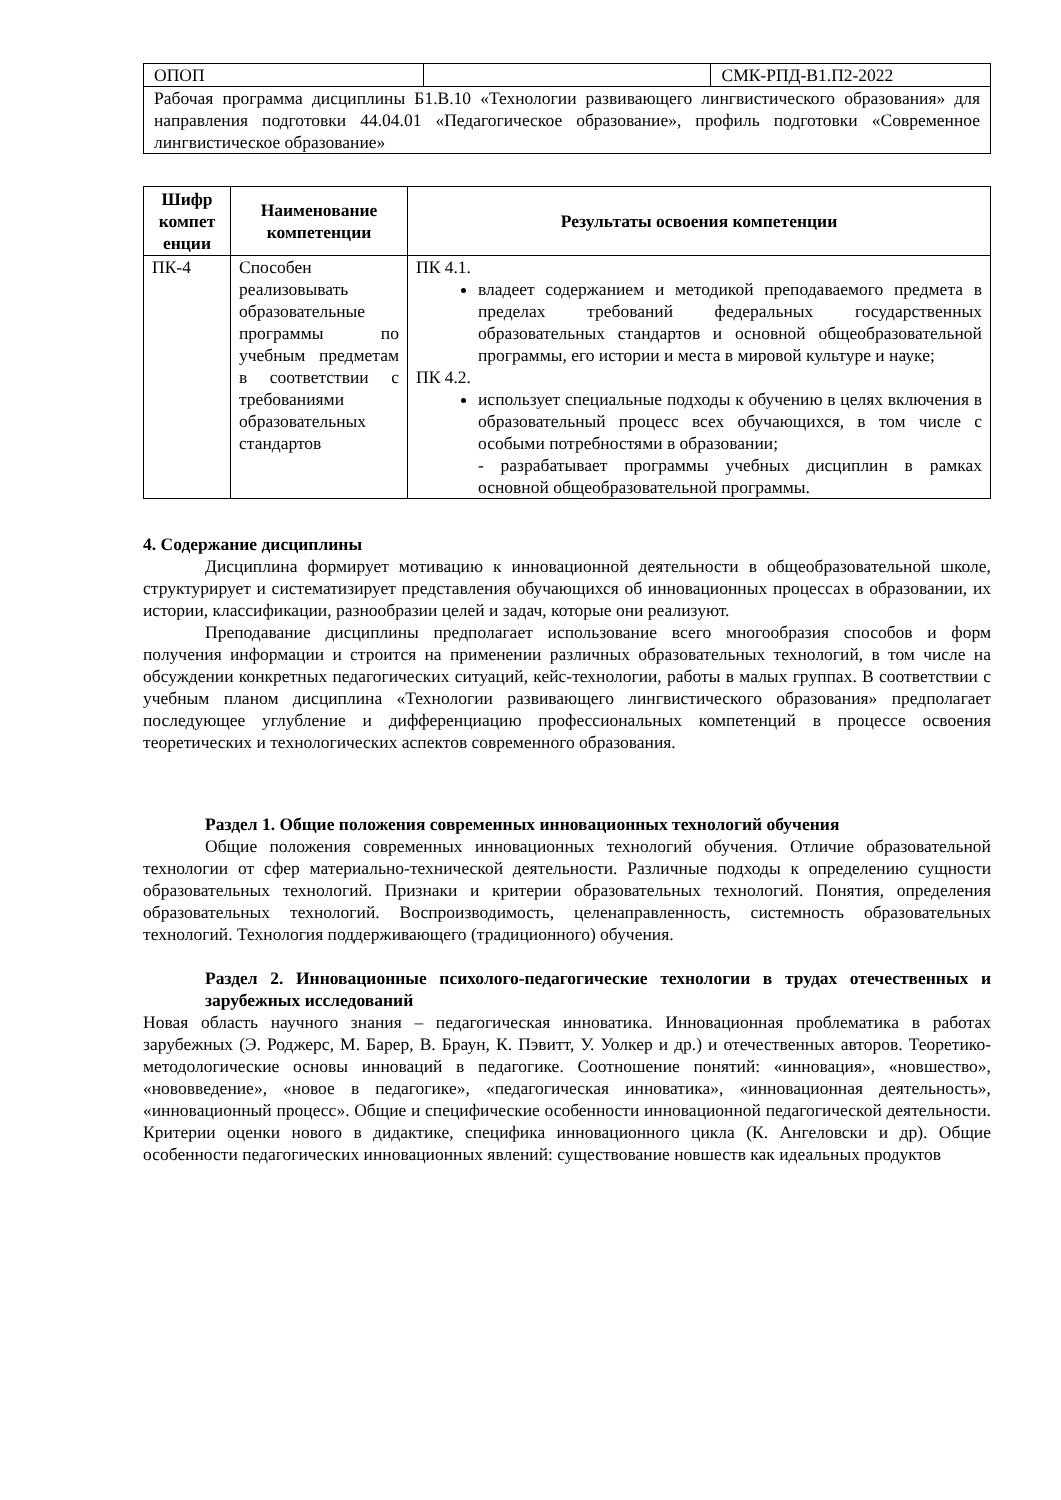| ОПОП | | СМК-РПД-В1.П2-2022 |
| Рабочая программа дисциплины Б1.В.10 «Технологии развивающего лингвистического образования» для направления подготовки 44.04.01 «Педагогическое образование», профиль подготовки «Современное лингвистическое образование» | | |
| Шифр компет енции | Наименование компетенции | Результаты освоения компетенции |
| --- | --- | --- |
| ПК-4 | Способен реализовывать образовательные программы по учебным предметам в соответствии с требованиями образовательных стандартов | ПК 4.1. владеет содержанием и методикой преподаваемого предмета в пределах требований федеральных государственных образовательных стандартов и основной общеобразовательной программы, его истории и места в мировой культуре и науке; ПК 4.2. использует специальные подходы к обучению в целях включения в образовательный процесс всех обучающихся, в том числе с особыми потребностями в образовании; - разрабатывает программы учебных дисциплин в рамках основной общеобразовательной программы. |
4. Содержание дисциплины
Дисциплина формирует мотивацию к инновационной деятельности в общеобразовательной школе, структурирует и систематизирует представления обучающихся об инновационных процессах в образовании, их истории, классификации, разнообразии целей и задач, которые они реализуют.
Преподавание дисциплины предполагает использование всего многообразия способов и форм получения информации и строится на применении различных образовательных технологий, в том числе на обсуждении конкретных педагогических ситуаций, кейс-технологии, работы в малых группах. В соответствии с учебным планом дисциплина «Технологии развивающего лингвистического образования» предполагает последующее углубление и дифференциацию профессиональных компетенций в процессе освоения теоретических и технологических аспектов современного образования.
Раздел 1. Общие положения современных инновационных технологий обучения
Общие положения современных инновационных технологий обучения. Отличие образовательной технологии от сфер материально-технической деятельности. Различные подходы к определению сущности образовательных технологий. Признаки и критерии образовательных технологий. Понятия, определения образовательных технологий. Воспроизводимость, целенаправленность, системность образовательных технологий. Технология поддерживающего (традиционного) обучения.
Раздел 2. Инновационные психолого-педагогические технологии в трудах отечественных и зарубежных исследований
Новая область научного знания – педагогическая инноватика. Инновационная проблематика в работах зарубежных (Э. Роджерс, М. Барер, В. Браун, К. Пэвитт, У. Уолкер и др.) и отечественных авторов. Теоретико-методологические основы инноваций в педагогике. Соотношение понятий: «инновация», «новшество», «нововведение», «новое в педагогике», «педагогическая инноватика», «инновационная деятельность», «инновационный процесс». Общие и специфические особенности инновационной педагогической деятельности. Критерии оценки нового в дидактике, специфика инновационного цикла (К. Ангеловски и др). Общие особенности педагогических инновационных явлений: существование новшеств как идеальных продуктов